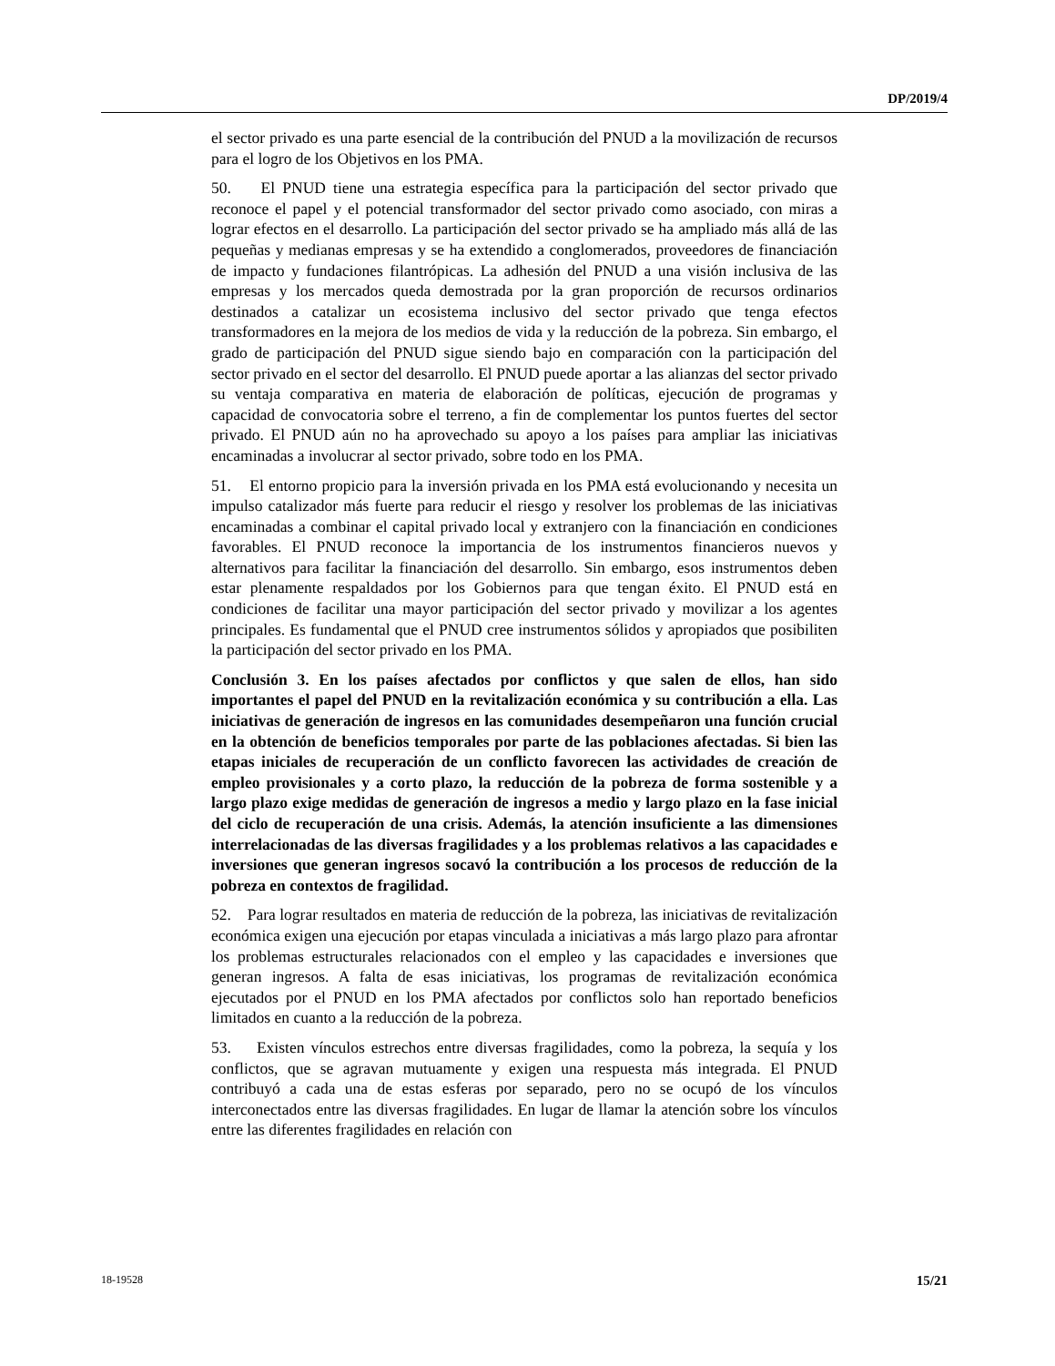DP/2019/4
el sector privado es una parte esencial de la contribución del PNUD a la movilización de recursos para el logro de los Objetivos en los PMA.
50. El PNUD tiene una estrategia específica para la participación del sector privado que reconoce el papel y el potencial transformador del sector privado como asociado, con miras a lograr efectos en el desarrollo. La participación del sector privado se ha ampliado más allá de las pequeñas y medianas empresas y se ha extendido a conglomerados, proveedores de financiación de impacto y fundaciones filantrópicas. La adhesión del PNUD a una visión inclusiva de las empresas y los mercados queda demostrada por la gran proporción de recursos ordinarios destinados a catalizar un ecosistema inclusivo del sector privado que tenga efectos transformadores en la mejora de los medios de vida y la reducción de la pobreza. Sin embargo, el grado de participación del PNUD sigue siendo bajo en comparación con la participación del sector privado en el sector del desarrollo. El PNUD puede aportar a las alianzas del sector privado su ventaja comparativa en materia de elaboración de políticas, ejecución de programas y capacidad de convocatoria sobre el terreno, a fin de complementar los puntos fuertes del sector privado. El PNUD aún no ha aprovechado su apoyo a los países para ampliar las iniciativas encaminadas a involucrar al sector privado, sobre todo en los PMA.
51. El entorno propicio para la inversión privada en los PMA está evolucionando y necesita un impulso catalizador más fuerte para reducir el riesgo y resolver los problemas de las iniciativas encaminadas a combinar el capital privado local y extranjero con la financiación en condiciones favorables. El PNUD reconoce la importancia de los instrumentos financieros nuevos y alternativos para facilitar la financiación del desarrollo. Sin embargo, esos instrumentos deben estar plenamente respaldados por los Gobiernos para que tengan éxito. El PNUD está en condiciones de facilitar una mayor participación del sector privado y movilizar a los agentes principales. Es fundamental que el PNUD cree instrumentos sólidos y apropiados que posibiliten la participación del sector privado en los PMA.
Conclusión 3. En los países afectados por conflictos y que salen de ellos, han sido importantes el papel del PNUD en la revitalización económica y su contribución a ella. Las iniciativas de generación de ingresos en las comunidades desempeñaron una función crucial en la obtención de beneficios temporales por parte de las poblaciones afectadas. Si bien las etapas iniciales de recuperación de un conflicto favorecen las actividades de creación de empleo provisionales y a corto plazo, la reducción de la pobreza de forma sostenible y a largo plazo exige medidas de generación de ingresos a medio y largo plazo en la fase inicial del ciclo de recuperación de una crisis. Además, la atención insuficiente a las dimensiones interrelacionadas de las diversas fragilidades y a los problemas relativos a las capacidades e inversiones que generan ingresos socavó la contribución a los procesos de reducción de la pobreza en contextos de fragilidad.
52. Para lograr resultados en materia de reducción de la pobreza, las iniciativas de revitalización económica exigen una ejecución por etapas vinculada a iniciativas a más largo plazo para afrontar los problemas estructurales relacionados con el empleo y las capacidades e inversiones que generan ingresos. A falta de esas iniciativas, los programas de revitalización económica ejecutados por el PNUD en los PMA afectados por conflictos solo han reportado beneficios limitados en cuanto a la reducción de la pobreza.
53. Existen vínculos estrechos entre diversas fragilidades, como la pobreza, la sequía y los conflictos, que se agravan mutuamente y exigen una respuesta más integrada. El PNUD contribuyó a cada una de estas esferas por separado, pero no se ocupó de los vínculos interconectados entre las diversas fragilidades. En lugar de llamar la atención sobre los vínculos entre las diferentes fragilidades en relación con
18-19528 15/21